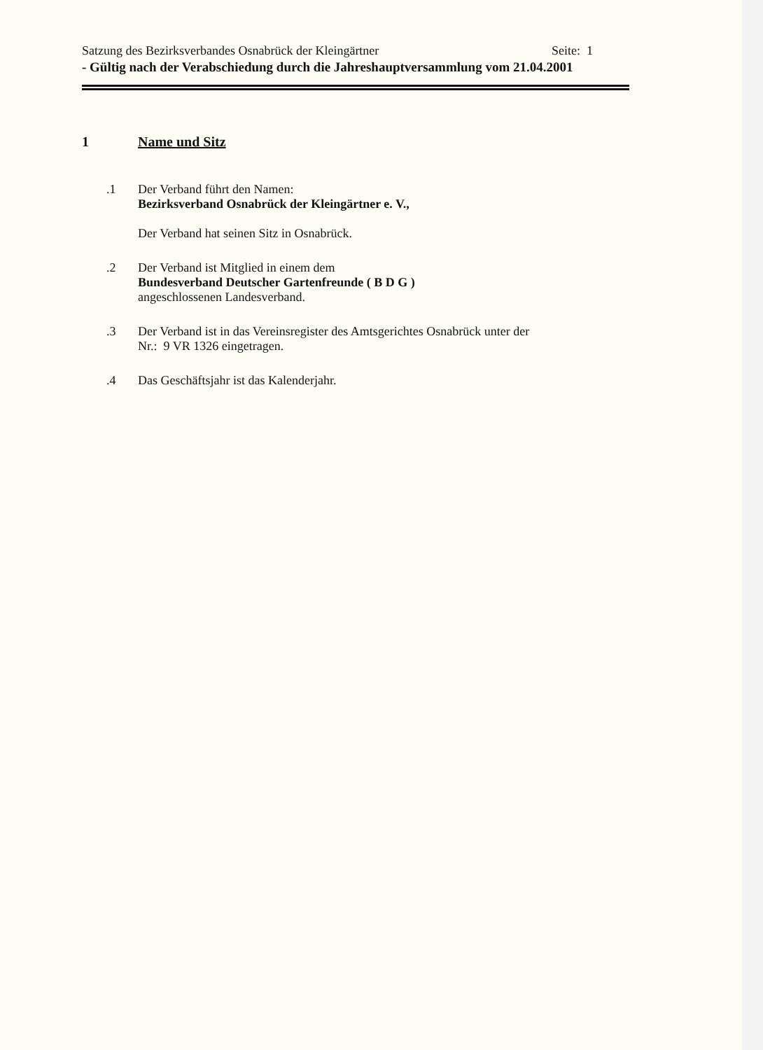Satzung des Bezirksverbandes Osnabrück der Kleingärtner Seite: 1
- Gültig nach der Verabschiedung durch die Jahreshauptversammlung vom 21.04.2001
1 Name und Sitz
.1 Der Verband führt den Namen:
Bezirksverband Osnabrück der Kleingärtner e. V.,
Der Verband hat seinen Sitz in Osnabrück.
.2 Der Verband ist Mitglied in einem dem
Bundesverband Deutscher Gartenfreunde ( B D G )
angeschlossenen Landesverband.
.3 Der Verband ist in das Vereinsregister des Amtsgerichtes Osnabrück unter der
Nr.: 9 VR 1326 eingetragen.
.4 Das Geschäftsjahr ist das Kalenderjahr.